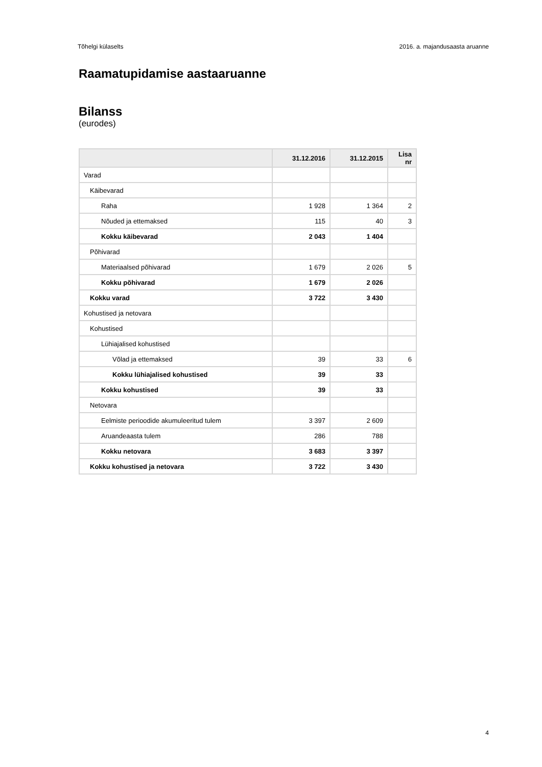Tõhelgi külaselts 2016. a. majandusaasta aruanne
Raamatupidamise aastaaruanne
Bilanss
(eurodes)
| | 31.12.2016 | 31.12.2015 | Lisa nr |
| --- | --- | --- | --- |
| Varad | | | |
| Käibevarad | | | |
| Raha | 1 928 | 1 364 | 2 |
| Nõuded ja ettemaksed | 115 | 40 | 3 |
| Kokku käibevarad | 2 043 | 1 404 | |
| Põhivarad | | | |
| Materiaalsed põhivarad | 1 679 | 2 026 | 5 |
| Kokku põhivarad | 1 679 | 2 026 | |
| Kokku varad | 3 722 | 3 430 | |
| Kohustised ja netovara | | | |
| Kohustised | | | |
| Lühiajalised kohustised | | | |
| Võlad ja ettemaksed | 39 | 33 | 6 |
| Kokku lühiajalised kohustised | 39 | 33 | |
| Kokku kohustised | 39 | 33 | |
| Netovara | | | |
| Eelmiste perioodide akumuleeritud tulem | 3 397 | 2 609 | |
| Aruandeaasta tulem | 286 | 788 | |
| Kokku netovara | 3 683 | 3 397 | |
| Kokku kohustised ja netovara | 3 722 | 3 430 | |
4